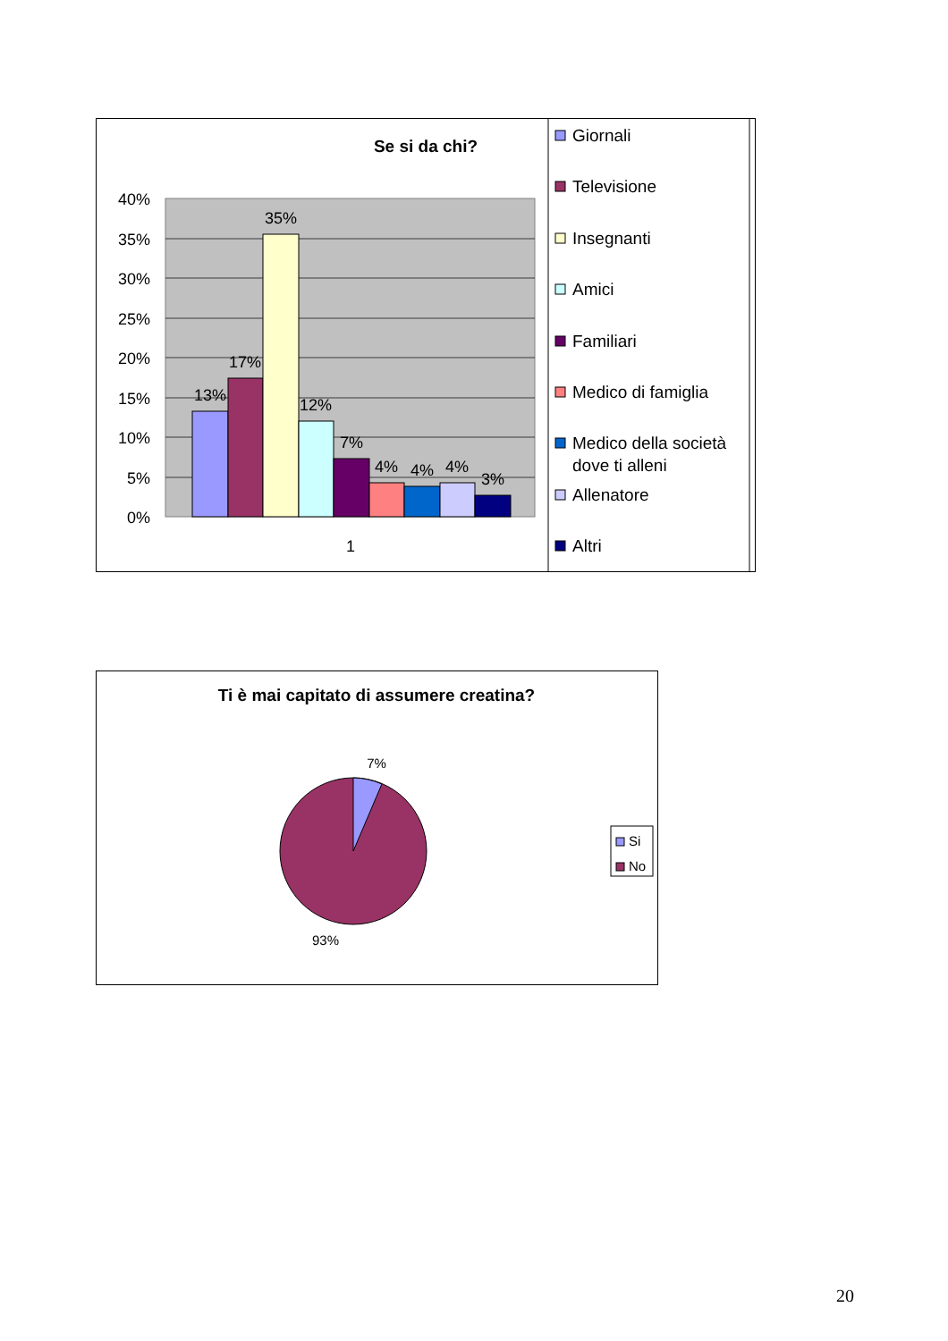Se si da chi?
40%
35%
30%
25%
20%
15%
10%
5%
0%
13%
17%
35%
12%
7%
4%
4%
4%
3%
1
Giornali
Televisione
Insegnanti
Amici
Familiari
Medico di famiglia
Medico della società
dove ti alleni
Allenatore
Altri
Ti è mai capitato di assumere creatina?
7%
93%
Si
No
20